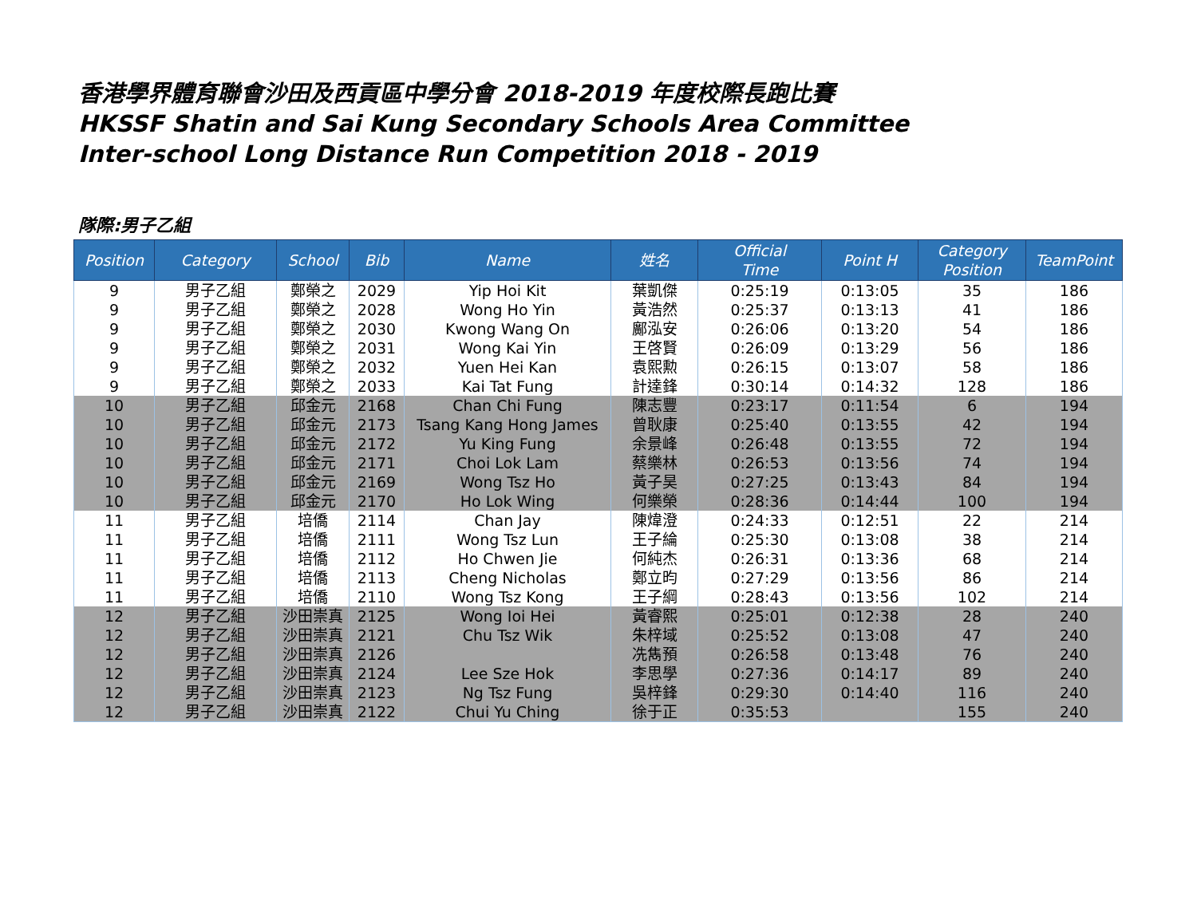香港學界體育聯會沙田及西貢區中學分會 2018-2019 年度校際長跑比賽
HKSSF Shatin and Sai Kung Secondary Schools Area Committee
Inter-school Long Distance Run Competition 2018 - 2019
隊際:男子乙組
| Position | Category | School | Bib | Name | 姓名 | Official Time | Point H | Category Position | TeamPoint |
| --- | --- | --- | --- | --- | --- | --- | --- | --- | --- |
| 9 | 男子乙組 | 鄭榮之 | 2029 | Yip Hoi Kit | 葉凱傑 | 0:25:19 | 0:13:05 | 35 | 186 |
| 9 | 男子乙組 | 鄭榮之 | 2028 | Wong Ho Yin | 黃浩然 | 0:25:37 | 0:13:13 | 41 | 186 |
| 9 | 男子乙組 | 鄭榮之 | 2030 | Kwong Wang On | 鄺泓安 | 0:26:06 | 0:13:20 | 54 | 186 |
| 9 | 男子乙組 | 鄭榮之 | 2031 | Wong Kai Yin | 王啓賢 | 0:26:09 | 0:13:29 | 56 | 186 |
| 9 | 男子乙組 | 鄭榮之 | 2032 | Yuen Hei Kan | 袁熙勲 | 0:26:15 | 0:13:07 | 58 | 186 |
| 9 | 男子乙組 | 鄭榮之 | 2033 | Kai Tat Fung | 計達鋒 | 0:30:14 | 0:14:32 | 128 | 186 |
| 10 | 男子乙組 | 邱金元 | 2168 | Chan Chi Fung | 陳志豐 | 0:23:17 | 0:11:54 | 6 | 194 |
| 10 | 男子乙組 | 邱金元 | 2173 | Tsang Kang Hong James | 曾耿康 | 0:25:40 | 0:13:55 | 42 | 194 |
| 10 | 男子乙組 | 邱金元 | 2172 | Yu King Fung | 余景峰 | 0:26:48 | 0:13:55 | 72 | 194 |
| 10 | 男子乙組 | 邱金元 | 2171 | Choi Lok Lam | 蔡樂林 | 0:26:53 | 0:13:56 | 74 | 194 |
| 10 | 男子乙組 | 邱金元 | 2169 | Wong Tsz Ho | 黃子昊 | 0:27:25 | 0:13:43 | 84 | 194 |
| 10 | 男子乙組 | 邱金元 | 2170 | Ho Lok Wing | 何樂榮 | 0:28:36 | 0:14:44 | 100 | 194 |
| 11 | 男子乙組 | 培僑 | 2114 | Chan Jay | 陳煒澄 | 0:24:33 | 0:12:51 | 22 | 214 |
| 11 | 男子乙組 | 培僑 | 2111 | Wong Tsz Lun | 王子綸 | 0:25:30 | 0:13:08 | 38 | 214 |
| 11 | 男子乙組 | 培僑 | 2112 | Ho Chwen Jie | 何純杰 | 0:26:31 | 0:13:36 | 68 | 214 |
| 11 | 男子乙組 | 培僑 | 2113 | Cheng Nicholas | 鄭立昀 | 0:27:29 | 0:13:56 | 86 | 214 |
| 11 | 男子乙組 | 培僑 | 2110 | Wong Tsz Kong | 王子綱 | 0:28:43 | 0:13:56 | 102 | 214 |
| 12 | 男子乙組 | 沙田崇真 | 2125 | Wong Ioi Hei | 黃睿熙 | 0:25:01 | 0:12:38 | 28 | 240 |
| 12 | 男子乙組 | 沙田崇真 | 2121 | Chu Tsz Wik | 朱梓域 | 0:25:52 | 0:13:08 | 47 | 240 |
| 12 | 男子乙組 | 沙田崇真 | 2126 | | 冼雋預 | 0:26:58 | 0:13:48 | 76 | 240 |
| 12 | 男子乙組 | 沙田崇真 | 2124 | Lee Sze Hok | 李思學 | 0:27:36 | 0:14:17 | 89 | 240 |
| 12 | 男子乙組 | 沙田崇真 | 2123 | Ng Tsz Fung | 吳梓鋒 | 0:29:30 | 0:14:40 | 116 | 240 |
| 12 | 男子乙組 | 沙田崇真 | 2122 | Chui Yu Ching | 徐于正 | 0:35:53 | | 155 | 240 |